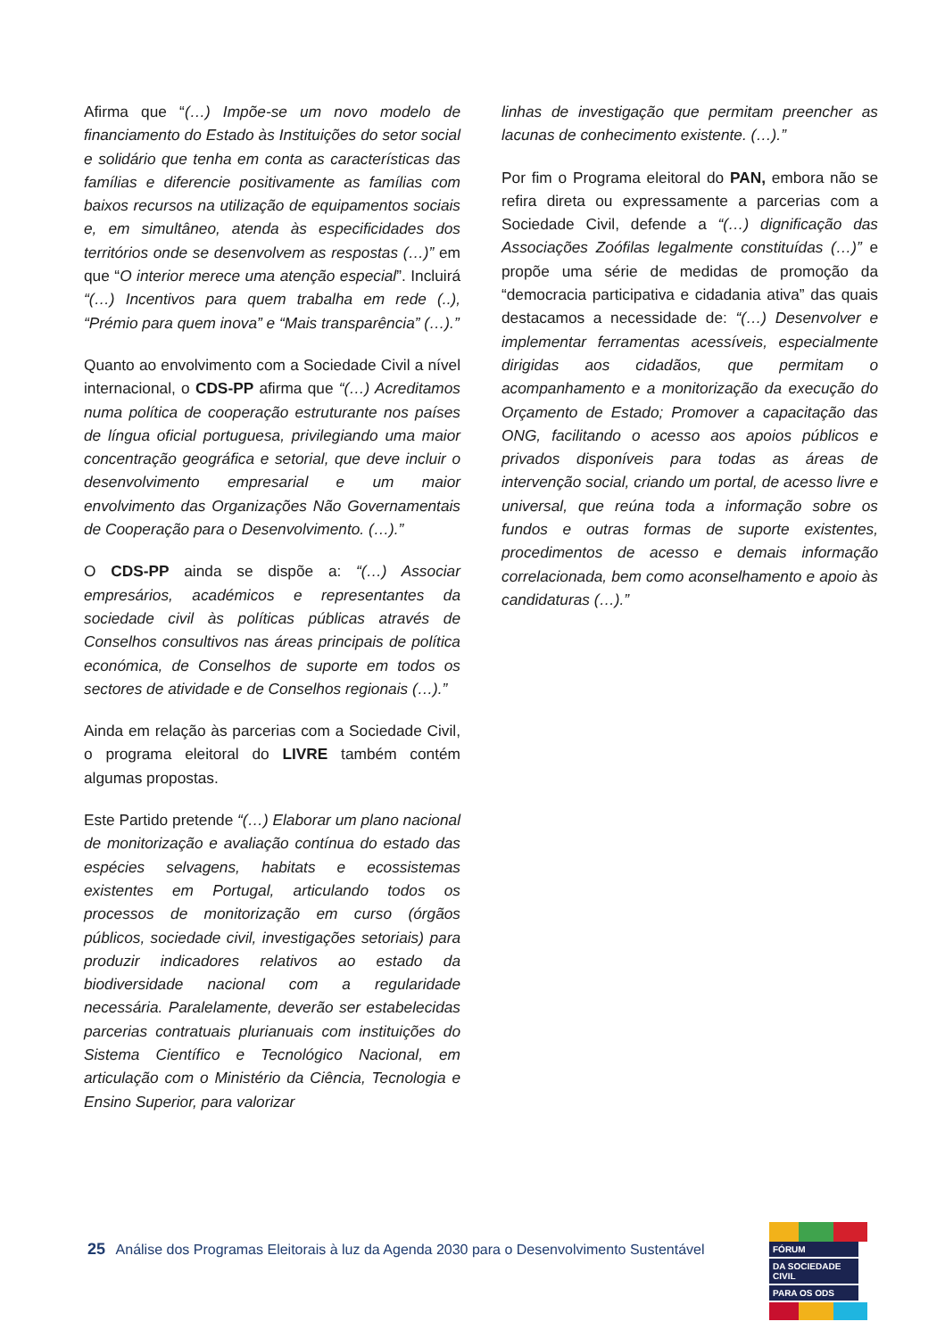Afirma que “(…) Impõe-se um novo modelo de financiamento do Estado às Instituições do setor social e solidário que tenha em conta as características das famílias e diferencie positivamente as famílias com baixos recursos na utilização de equipamentos sociais e, em simultâneo, atenda às especificidades dos territórios onde se desenvolvem as respostas (…)” em que “O interior merece uma atenção especial”. Incluirá “(…) Incentivos para quem trabalha em rede (..), “Prémio para quem inova” e “Mais transparência” (…).”
Quanto ao envolvimento com a Sociedade Civil a nível internacional, o CDS-PP afirma que “(…) Acreditamos numa política de cooperação estruturante nos países de língua oficial portuguesa, privilegiando uma maior concentração geográfica e setorial, que deve incluir o desenvolvimento empresarial e um maior envolvimento das Organizações Não Governamentais de Cooperação para o Desenvolvimento. (…).”
O CDS-PP ainda se dispõe a: “(…) Associar empresários, académicos e representantes da sociedade civil às políticas públicas através de Conselhos consultivos nas áreas principais de política económica, de Conselhos de suporte em todos os sectores de atividade e de Conselhos regionais (…).”
Ainda em relação às parcerias com a Sociedade Civil, o programa eleitoral do LIVRE também contém algumas propostas.
Este Partido pretende “(…) Elaborar um plano nacional de monitorização e avaliação contínua do estado das espécies selvagens, habitats e ecossistemas existentes em Portugal, articulando todos os processos de monitorização em curso (órgãos públicos, sociedade civil, investigações setoriais) para produzir indicadores relativos ao estado da biodiversidade nacional com a regularidade necessária. Paralelamente, deverão ser estabelecidas parcerias contratuais plurianuais com instituições do Sistema Científico e Tecnológico Nacional, em articulação com o Ministério da Ciência, Tecnologia e Ensino Superior, para valorizar
linhas de investigação que permitam preencher as lacunas de conhecimento existente. (…).”
Por fim o Programa eleitoral do PAN, embora não se refira direta ou expressamente a parcerias com a Sociedade Civil, defende a “(…) dignificação das Associações Zoófilas legalmente constituídas (…)” e propõe uma série de medidas de promoção da “democracia participativa e cidadania ativa” das quais destacamos a necessidade de: “(…) Desenvolver e implementar ferramentas acessíveis, especialmente dirigidas aos cidadãos, que permitam o acompanhamento e a monitorização da execução do Orçamento de Estado; Promover a capacitação das ONG, facilitando o acesso aos apoios públicos e privados disponíveis para todas as áreas de intervenção social, criando um portal, de acesso livre e universal, que reúna toda a informação sobre os fundos e outras formas de suporte existentes, procedimentos de acesso e demais informação correlacionada, bem como aconselhamento e apoio às candidaturas (…).”
25 Análise dos Programas Eleitorais à luz da Agenda 2030 para o Desenvolvimento Sustentável
FÓRUM
DA SOCIEDADE CIVIL
PARA OS ODS